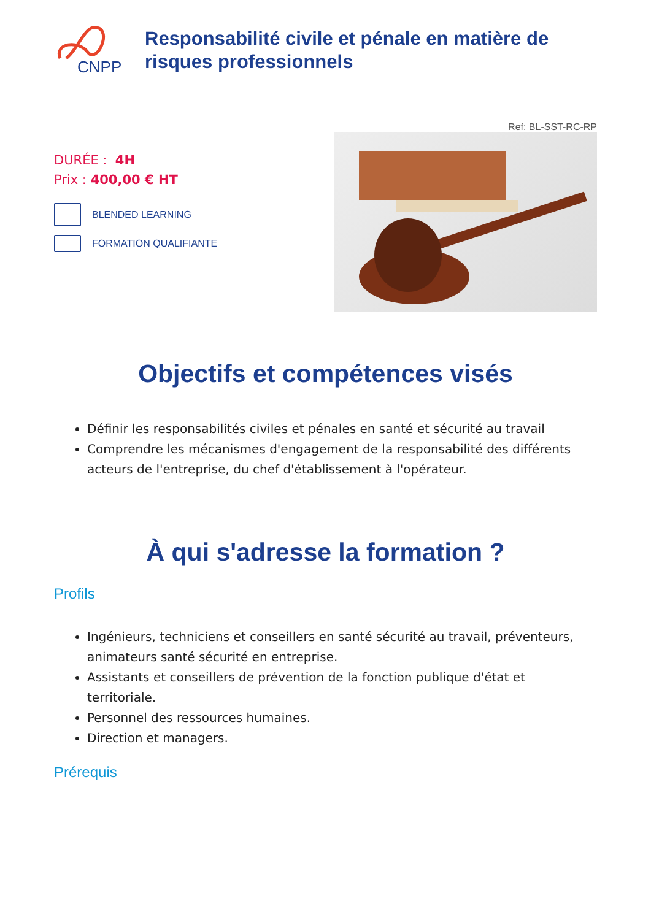CNPP
Responsabilité civile et pénale en matière de risques professionnels
Ref: BL-SST-RC-RP
DURÉE : 4H
Prix : 400,00 € HT
BLENDED LEARNING
FORMATION QUALIFIANTE
Objectifs et compétences visés
Définir les responsabilités civiles et pénales en santé et sécurité au travail
Comprendre les mécanismes d'engagement de la responsabilité des différents acteurs de l'entreprise, du chef d'établissement à l'opérateur.
À qui s'adresse la formation ?
Profils
Ingénieurs, techniciens et conseillers en santé sécurité au travail, préventeurs, animateurs santé sécurité en entreprise.
Assistants et conseillers de prévention de la fonction publique d'état et territoriale.
Personnel des ressources humaines.
Direction et managers.
Prérequis